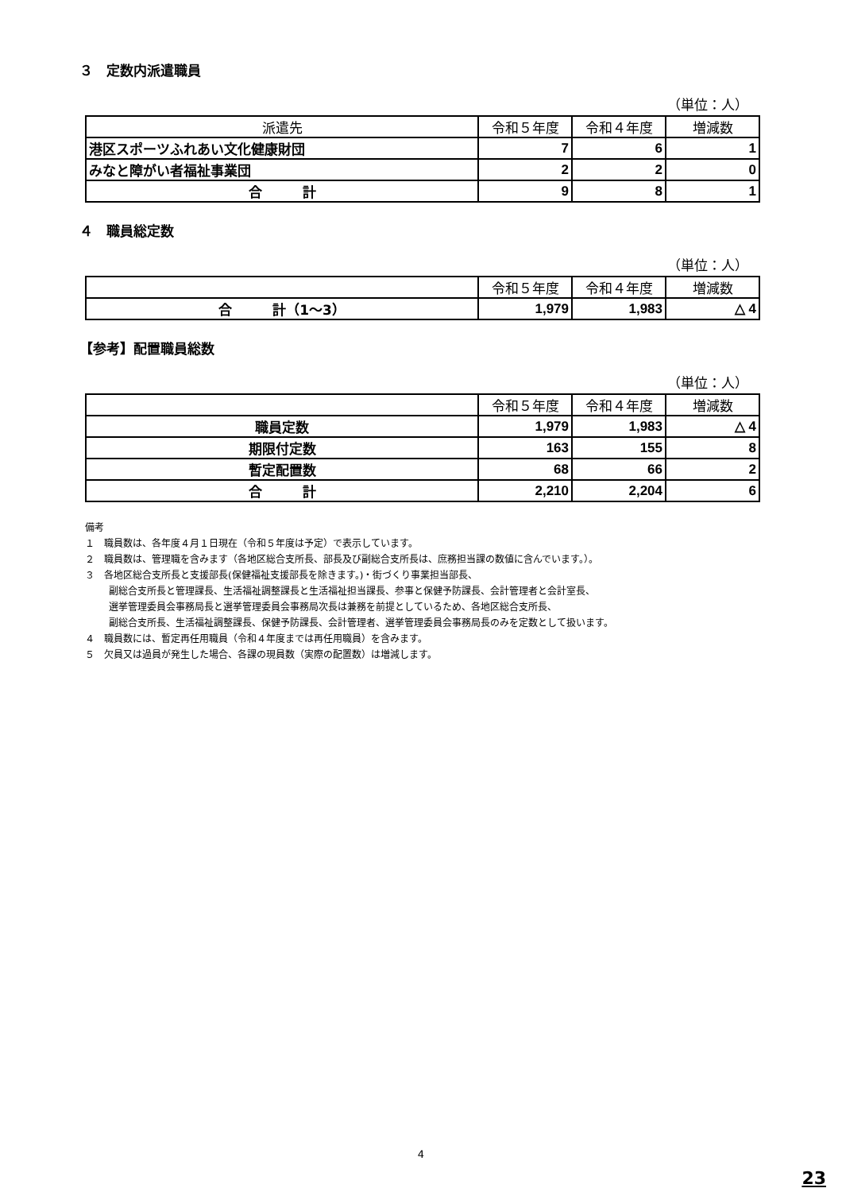３　定数内派遣職員
（単位：人）
| 派遣先 | 令和５年度 | 令和４年度 | 増減数 |
| --- | --- | --- | --- |
| 港区スポーツふれあい文化健康財団 | 7 | 6 | 1 |
| みなと障がい者福祉事業団 | 2 | 2 | 0 |
| 合 計 | 9 | 8 | 1 |
４　職員総定数
（単位：人）
| | 令和５年度 | 令和４年度 | 増減数 |
| --- | --- | --- | --- |
| 合 計（1～3） | 1,979 | 1,983 | △ 4 |
【参考】配置職員総数
（単位：人）
| | 令和５年度 | 令和４年度 | 増減数 |
| --- | --- | --- | --- |
| 職員定数 | 1,979 | 1,983 | △ 4 |
| 期限付定数 | 163 | 155 | 8 |
| 暫定配置数 | 68 | 66 | 2 |
| 合 計 | 2,210 | 2,204 | 6 |
備考
１　職員数は、各年度４月１日現在（令和５年度は予定）で表示しています。
２　職員数は、管理職を含みます（各地区総合支所長、部長及び副総合支所長は、庶務担当課の数値に含んでいます。）。
３　各地区総合支所長と支援部長(保健福祉支援部長を除きます。)・街づくり事業担当部長、
副総合支所長と管理課長、生活福祉調整課長と生活福祉担当課長、参事と保健予防課長、会計管理者と会計室長、
選挙管理委員会事務局長と選挙管理委員会事務局次長は兼務を前提としているため、各地区総合支所長、
副総合支所長、生活福祉調整課長、保健予防課長、会計管理者、選挙管理委員会事務局長のみを定数として扱います。
４　職員数には、暫定再任用職員（令和４年度までは再任用職員）を含みます。
５　欠員又は過員が発生した場合、各課の現員数（実際の配置数）は増減します。
4
23